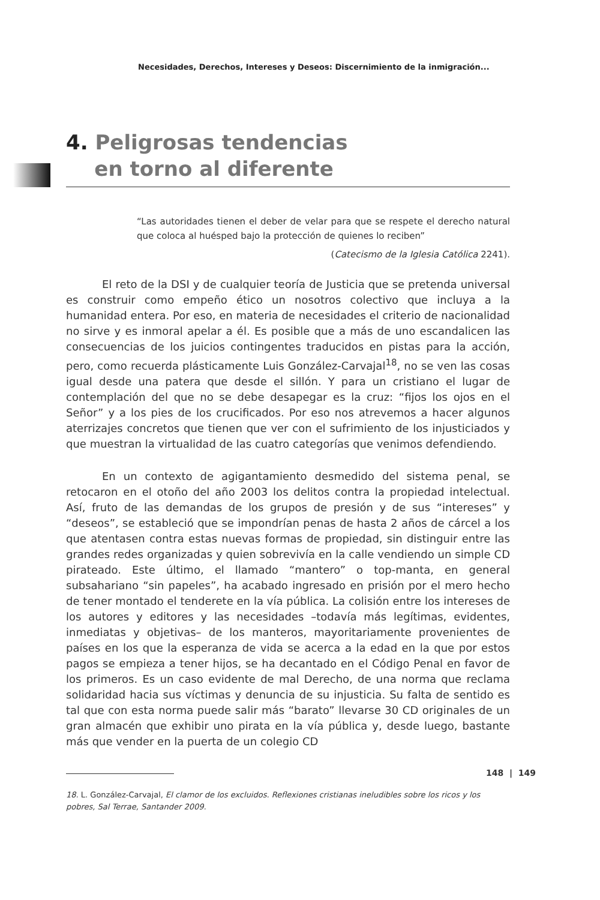Necesidades, Derechos, Intereses y Deseos: Discernimiento de la inmigración...
4. Peligrosas tendencias
en torno al diferente
“Las autoridades tienen el deber de velar para que se respete el derecho natural que coloca al huésped bajo la protección de quienes lo reciben”
(Catecismo de la Iglesia Católica 2241).
El reto de la DSI y de cualquier teoría de Justicia que se pretenda universal es construir como empeño ético un nosotros colectivo que incluya a la humanidad entera. Por eso, en materia de necesidades el criterio de nacionalidad no sirve y es inmoral apelar a él. Es posible que a más de uno escandalicen las consecuencias de los juicios contingentes traducidos en pistas para la acción, pero, como recuerda plásticamente Luis González-Carvajal<sup>18</sup>, no se ven las cosas igual desde una patera que desde el sillón. Y para un cristiano el lugar de contemplación del que no se debe desapegar es la cruz: “fijos los ojos en el Señor” y a los pies de los crucificados. Por eso nos atrevemos a hacer algunos aterrizajes concretos que tienen que ver con el sufrimiento de los injusticiados y que muestran la virtualidad de las cuatro categorías que venimos defendiendo.
En un contexto de agigantamiento desmedido del sistema penal, se retocaron en el otoño del año 2003 los delitos contra la propiedad intelectual. Así, fruto de las demandas de los grupos de presión y de sus “intereses” y “deseos”, se estableció que se impondrían penas de hasta 2 años de cárcel a los que atentasen contra estas nuevas formas de propiedad, sin distinguir entre las grandes redes organizadas y quien sobrevivía en la calle vendiendo un simple CD pirateado. Este último, el llamado “mantero” o top-manta, en general subsahariano “sin papeles”, ha acabado ingresado en prisión por el mero hecho de tener montado el tenderete en la vía pública. La colisión entre los intereses de los autores y editores y las necesidades –todavía más legítimas, evidentes, inmediatas y objetivas– de los manteros, mayoritariamente provenientes de países en los que la esperanza de vida se acerca a la edad en la que por estos pagos se empieza a tener hijos, se ha decantado en el Código Penal en favor de los primeros. Es un caso evidente de mal Derecho, de una norma que reclama solidaridad hacia sus víctimas y denuncia de su injusticia. Su falta de sentido es tal que con esta norma puede salir más “barato” llevarse 30 CD originales de un gran almacén que exhibir uno pirata en la vía pública y, desde luego, bastante más que vender en la puerta de un colegio CD
18. L. González-Carvajal, El clamor de los excluidos. Reflexiones cristianas ineludibles sobre los ricos y los pobres, Sal Terrae, Santander 2009.
148 | 149